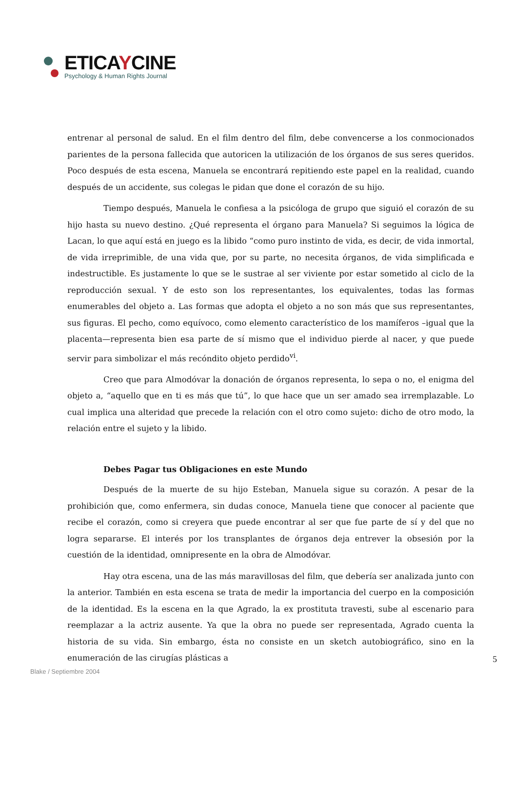ETICAYCINE
Psychology & Human Rights Journal
entrenar al personal de salud. En el film dentro del film, debe convencerse a los conmocionados parientes de la persona fallecida que autoricen la utilización de los órganos de sus seres queridos. Poco después de esta escena, Manuela se encontrará repitiendo este papel en la realidad, cuando después de un accidente, sus colegas le pidan que done el corazón de su hijo.
Tiempo después, Manuela le confiesa a la psicóloga de grupo que siguió el corazón de su hijo hasta su nuevo destino. ¿Qué representa el órgano para Manuela? Si seguimos la lógica de Lacan, lo que aquí está en juego es la libido “como puro instinto de vida, es decir, de vida inmortal, de vida irreprimible, de una vida que, por su parte, no necesita órganos, de vida simplificada e indestructible. Es justamente lo que se le sustrae al ser viviente por estar sometido al ciclo de la reproducción sexual. Y de esto son los representantes, los equivalentes, todas las formas enumerables del objeto a. Las formas que adopta el objeto a no son más que sus representantes, sus figuras. El pecho, como equívoco, como elemento característico de los mamíferos –igual que la placenta—representa bien esa parte de sí mismo que el individuo pierde al nacer, y que puede servir para simbolizar el más recóndito objeto perdido<sup>vi</sup>.
Creo que para Almodóvar la donación de órganos representa, lo sepa o no, el enigma del objeto a, “aquello que en ti es más que tú”, lo que hace que un ser amado sea irremplazable. Lo cual implica una alteridad que precede la relación con el otro como sujeto: dicho de otro modo, la relación entre el sujeto y la libido.
Debes Pagar tus Obligaciones en este Mundo
Después de la muerte de su hijo Esteban, Manuela sigue su corazón. A pesar de la prohibición que, como enfermera, sin dudas conoce, Manuela tiene que conocer al paciente que recibe el corazón, como si creyera que puede encontrar al ser que fue parte de sí y del que no logra separarse. El interés por los transplantes de órganos deja entrever la obsesión por la cuestión de la identidad, omnipresente en la obra de Almodóvar.
Hay otra escena, una de las más maravillosas del film, que debería ser analizada junto con la anterior. También en esta escena se trata de medir la importancia del cuerpo en la composición de la identidad. Es la escena en la que Agrado, la ex prostituta travesti, sube al escenario para reemplazar a la actriz ausente. Ya que la obra no puede ser representada, Agrado cuenta la historia de su vida. Sin embargo, ésta no consiste en un sketch autobiográfico, sino en la enumeración de las cirugías plásticas a
5
Blake / Septiembre 2004